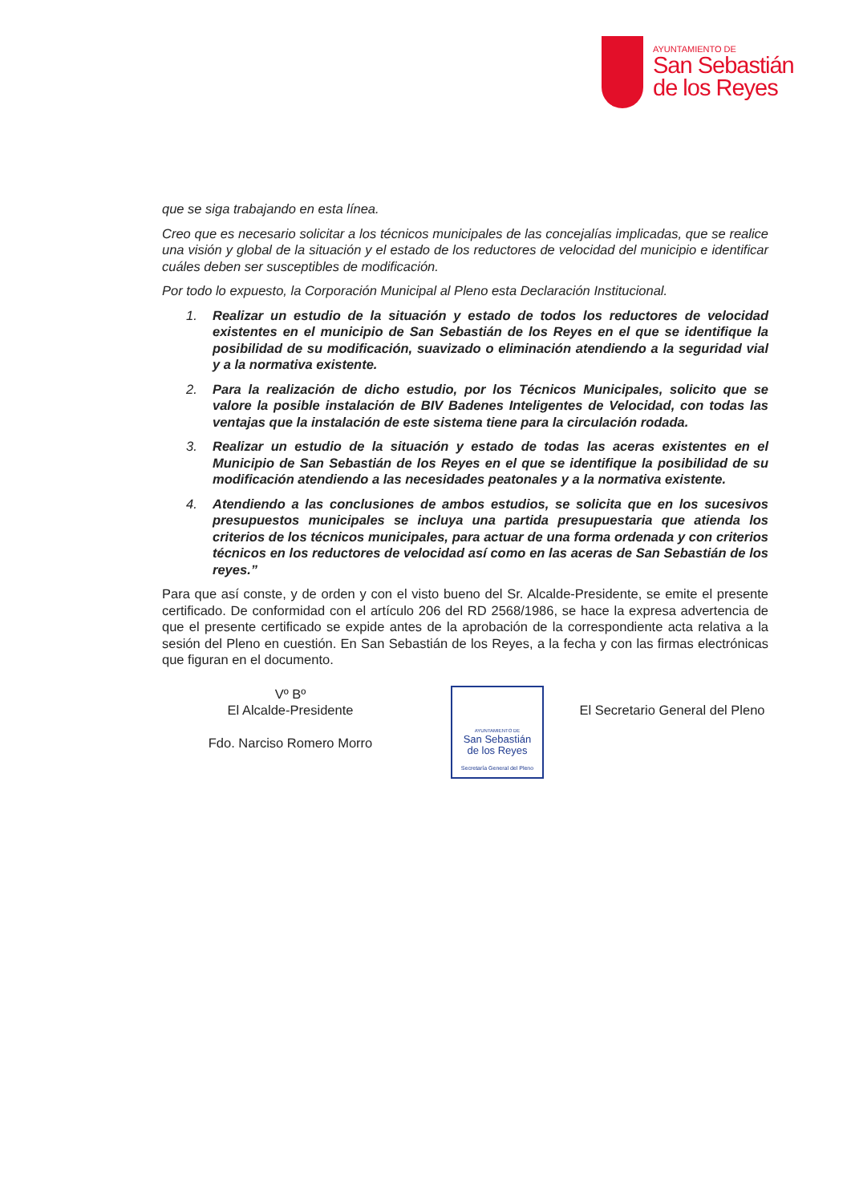AYUNTAMIENTO DE
San Sebastián
de los Reyes
que se siga trabajando en esta línea.
Creo que es necesario solicitar a los técnicos municipales de las concejalías implicadas, que se realice una visión y global de la situación y el estado de los reductores de velocidad del municipio e identificar cuáles deben ser susceptibles de modificación.
Por todo lo expuesto, la Corporación Municipal al Pleno esta Declaración Institucional.
1. Realizar un estudio de la situación y estado de todos los reductores de velocidad existentes en el municipio de San Sebastián de los Reyes en el que se identifique la posibilidad de su modificación, suavizado o eliminación atendiendo a la seguridad vial y a la normativa existente.
2. Para la realización de dicho estudio, por los Técnicos Municipales, solicito que se valore la posible instalación de BIV Badenes Inteligentes de Velocidad, con todas las ventajas que la instalación de este sistema tiene para la circulación rodada.
3. Realizar un estudio de la situación y estado de todas las aceras existentes en el Municipio de San Sebastián de los Reyes en el que se identifique la posibilidad de su modificación atendiendo a las necesidades peatonales y a la normativa existente.
4. Atendiendo a las conclusiones de ambos estudios, se solicita que en los sucesivos presupuestos municipales se incluya una partida presupuestaria que atienda los criterios de los técnicos municipales, para actuar de una forma ordenada y con criterios técnicos en los reductores de velocidad así como en las aceras de San Sebastián de los reyes.”
Para que así conste, y de orden y con el visto bueno del Sr. Alcalde-Presidente, se emite el presente certificado. De conformidad con el artículo 206 del RD 2568/1986, se hace la expresa advertencia de que el presente certificado se expide antes de la aprobación de la correspondiente acta relativa a la sesión del Pleno en cuestión. En San Sebastián de los Reyes, a la fecha y con las firmas electrónicas que figuran en el documento.
Vº Bº
El Alcalde-Presidente
Fdo. Narciso Romero Morro
AYUNTAMIENTO DE
San Sebastián
de los Reyes
Secretaría General del Pleno
El Secretario General del Pleno